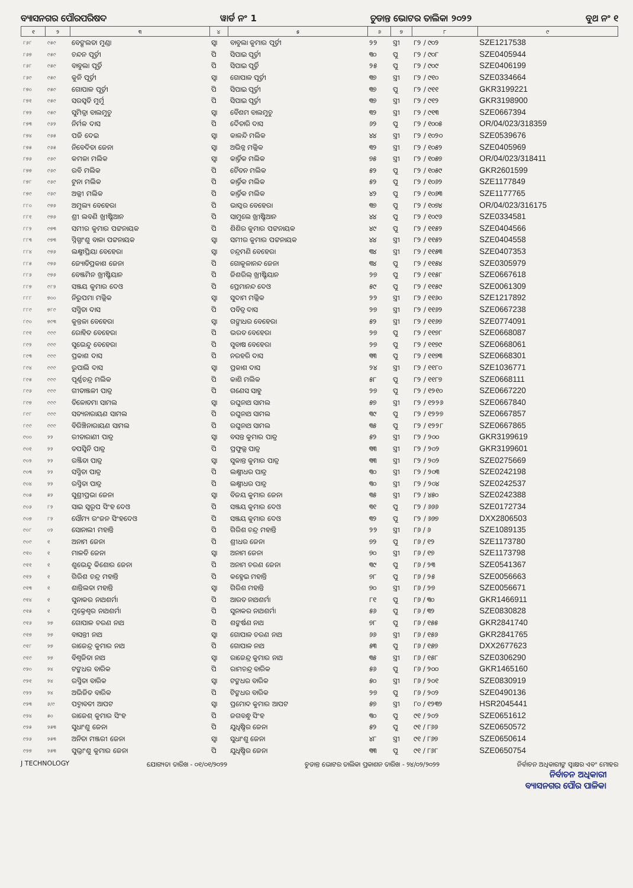ବ୍ୟାସନଗର ପୌରପରିଷଦ ୱାର୍ଡ ନଂ 1 ଚୁଡାନ୍ତ ଭୋଟର ତାଲିକା ୨୦୨୨ ବୁଥ ନଂ ୧
| ୧ | ୨ | ୩ | ୪ | ୫ | ୬ | ୭ | ୮ | ୯ |
| --- | --- | --- | --- | --- | --- | --- | --- | --- |
| ୮୬୮ | ୯୫୯ | ବେଙ୍ଗଲତା ମୁଣ୍ଡା | ସ୍ୱା | ବାବୁଲା କୁମାର ପୂର୍ତ୍ତୀ | ୨୨ | ସ୍ତ୍ରୀ | ୮୨ / ୯୦୨ | SZE1217538 |
| ୮୬୭ | ୯୫୯ | ଚନ୍ଦନ ପୂର୍ତ୍ତୀ | ପି | ସିପାଇ ପୂର୍ତ୍ତୀ | ୩୦ | ପୁ | ୮୨ / ୯୦୮ | SZE0405944 |
| ୮୬୮ | ୯୫୯ | ବାବୁଲା ପୂର୍ତ୍ତି | ପି | ସିପାଇ ପୂର୍ତ୍ତି | ୨୫ | ପୁ | ୮୨ / ୯୦୯ | SZE0406199 |
| ୮୬୯ | ୯୫୯ | କୁନି ପୂର୍ତ୍ତୀ | ସ୍ୱା | ଗୋପାଳ ପୂର୍ତ୍ତୀ | ୩୭ | ସ୍ତ୍ରୀ | ୮୨ / ୯୧୦ | SZE0334664 |
| ୮୭୦ | ୯୫୯ | ଗୋପାଳ ପୂର୍ତ୍ତୀ | ପି | ସିପାଇ ପୂର୍ତ୍ତୀ | ୩୭ | ପୁ | ୮୨ / ୯୧୧ | GKR3199221 |
| ୮୭୧ | ୯୫୯ | ସରସ୍ୱତି ମୁର୍ମୁ | ପି | ସିପାଇ ପୂର୍ତ୍ତୀ | ୩୭ | ସ୍ତ୍ରୀ | ୮୨ / ୯୧୨ | GKR3198900 |
| ୮୭୨ | ୯୫୯ | ସୁମିତ୍ରା ବାଲମୁଚୁ | ସ୍ୱା | ବୈଶମ ବାଲମୁଚୁ | ୩୨ | ସ୍ତ୍ରୀ | ୮୨ / ୯୧୩ | SZE0667394 |
| ୮୭୩ | ୯୬୨ | ନିର୍ମଳ ଦାସ | ପି | ଦୈତାରି ଦାସ | ୬୨ | ପୁ | ୮୨ / ୧୦୦୫ | OR/04/023/318359 |
| ୮୭୪ | ୯୬୫ | ପଜି ଦେଇ | ସ୍ୱା | କାଳନ୍ଦି ମଲିକ | ୪୪ | ସ୍ତ୍ରୀ | ୮୨ / ୧୦୨୦ | SZE0539676 |
| ୮୭୫ | ୯୬୫ | ନିବେଦିତା ଜେନା | ସ୍ୱା | ଅଭିନ୍ନ ମଲ୍ଲିକ | ୩୨ | ସ୍ତ୍ରୀ | ୮୨ / ୧୦୫୨ | SZE0405969 |
| ୮୭୬ | ୯୬୯ | କମଳା ମଲିକ | ସ୍ୱା | କାର୍ତ୍ତିକ ମଲିକ | ୭୫ | ସ୍ତ୍ରୀ | ୮୨ / ୧୦୫୭ | OR/04/023/318411 |
| ୮୭୭ | ୯୬୯ | ରବି ମଲିକ | ପି | ଚୈତନ ମଲିକ | ୫୨ | ପୁ | ୮୨ / ୧୦୫୯ | GKR2601599 |
| ୮୭୮ | ୯୬୯ | ଟୁନା ମଲିକ | ପି | କାର୍ତ୍ତିକ ମଲିକ | ୫୨ | ପୁ | ୮୨ / ୧୦୬୨ | SZE1177849 |
| ୮୭୯ | ୯୬୯ | ଅଲ୍ଲୀ ମଲିକ | ପି | କାର୍ତ୍ତିକ ମଲିକ | ୪୨ | ପୁ | ୮୨ / ୧୦୬୩ | SZE1177765 |
| ୮୮୦ | ୯୭୬ | ଅମୁଲ୍ୟ ବେହେରା | ପି | ଭାସ୍କର ବେହେରା | ୩୭ | ପୁ | ୮୨ / ୧୦୭୪ | OR/04/023/316175 |
| ୮୮୧ | ୯୭୬ | ଶ୍ରୀ ଲବଣି ଖ୍ରୀଷ୍ଟିଆନ | ପି | ସାମୁଲେ ଖ୍ରୀଷ୍ଟିଆନ | ୪୪ | ପୁ | ୮୨ / ୧୦୯୬ | SZE0334581 |
| ୮୮୨ | ୯୭୩ | ସମୀର କୁମାର ପଟ୍ଟନାୟକ | ପି | ଶିଶିର କୁମାର ପଟ୍ଟନାୟକ | ୪୯ | ପୁ | ୮୨ / ୧୧୫୨ | SZE0404566 |
| ୮୮୩ | ୯୭୩ | ସ୍ନିଗ୍ଧାଂଶୁ ବାଳା ପଟ୍ଟନାୟକ | ସ୍ୱା | ସମୀର କୁମାର ପଟ୍ଟନାୟକ | ୪୪ | ସ୍ତ୍ରୀ | ୮୨ / ୧୧୫୨ | SZE0404558 |
| ୮୮୪ | ୯୭୬ | ଲକ୍ଷ୍ମୀପ୍ରିୟା ବେହେରା | ସ୍ୱା | ଚନ୍ଦ୍ରମଣି ବେହେରା | ୩୪ | ସ୍ତ୍ରୀ | ୮୨ / ୧୧୫୩ | SZE0407353 |
| ୮୮୫ | ୯୭୬ | ଜ୍ୟୋତିପ୍ରକାଶ ଜେନା | ପି | ଗୋକୁଳାନନ୍ଦ ଜେନା | ୩୪ | ପୁ | ୮୨ / ୧୧୫୪ | SZE0305979 |
| ୮୮୬ | ୯୭୬ | ବେଞ୍ଜମିନ ଖ୍ରୀଷ୍ଟିୟାନ | ପି | ଜିଶରିଲ୍ ଖ୍ରୀଷ୍ଟିୟାନ | ୨୭ | ପୁ | ୮୨ / ୧୧୫୮ | SZE0667618 |
| ୮୮୭ | ୯୮୨ | ସଞ୍ଜୟ କୁମାର ଦେଓ | ପି | ପ୍ରେମାନନ୍ଦ ଦେଓ | ୫୯ | ପୁ | ୮୨ / ୧୧୫୯ | SZE0061309 |
| ୮୮୮ | ୭୦୦ | ନିରୁପମା ମଲ୍ଲିକ | ସ୍ୱା | ସୁଦାମ ମଲ୍ଲିକ | ୨୨ | ସ୍ତ୍ରୀ | ୮୨ / ୧୧୬୦ | SZE1217892 |
| ୮୮୯ | ୭୮୯ | ସସ୍ମିତା ଦାସ | ପି | ପବିତ୍ର ଦାସ | ୨୭ | ସ୍ତ୍ରୀ | ୮୨ / ୧୧୬୨ | SZE0667238 |
| ୮୯୦ | ୭୯୩ | କୁନ୍ତଳା ବେହେରା | ସ୍ୱା | ଗଙ୍ଗାଧର ବେହେରା | ୫୨ | ସ୍ତ୍ରୀ | ୮୨ / ୧୧୬୭ | SZE0774091 |
| ୮୯୧ | ୯୯୯ | ରୋହିତ ବେହେରା | ପି | ଭରତ ବେହେରା | ୨୭ | ପୁ | ୮୨ / ୧୧୭୮ | SZE0668087 |
| ୮୯୨ | ୯୯୯ | ସୁଭେନ୍ଦୁ ବେହେରା | ପି | ସୁବାଷ ବେହେରା | ୨୭ | ପୁ | ୮୨ / ୧୧୭୯ | SZE0668061 |
| ୮୯୩ | ୯୯୯ | ପ୍ରକାଶ ଦାସ | ପି | ନରହରି ଦାସ | ୩୩ | ପୁ | ୮୨ / ୧୧୭୩ | SZE0668301 |
| ୮୯୪ | ୯୯୯ | ରୁପାଲି ଦାସ | ସ୍ୱା | ପ୍ରକାଶ ଦାସ | ୨୪ | ସ୍ତ୍ରୀ | ୮୨ / ୧୧୮୦ | SZE1036771 |
| ୮୯୫ | ୯୯୯ | ପୂର୍ଣ୍ଣଚନ୍ଦ୍ର ମଲିକ | ପି | କାଶି ମଲିକ | ୫୮ | ପୁ | ୮୨ / ୧୧୮୭ | SZE0668111 |
| ୮୯୬ | ୯୯୯ | ଗୀତାଞ୍ଜଳୀ ପାତ୍ର | ପି | ଗଣେସ ସାହୁ | ୨୭ | ପୁ | ୮୨ / ୧୨୧୦ | SZE0667220 |
| ୮୯୭ | ୯୯୯ | ତିଳୋତମା ସାମଲ | ସ୍ୱା | ରଘୁନାଥ ସାମଲ | ୫୭ | ସ୍ତ୍ରୀ | ୮୨ / ୧୨୨୬ | SZE0667840 |
| ୮୯୮ | ୯୯୯ | ସତ୍ୟନାରାୟଣ ସାମଲ | ପି | ରଘୁନାଥ ସାମଲ | ୩୯ | ପୁ | ୮୨ / ୧୨୨୭ | SZE0667857 |
| ୮୯୯ | ୯୯୯ | ବିରିଞ୍ଚିନାରାୟଣ ସାମଲ | ପି | ରଘୁନାଥ ସାମଲ | ୩୫ | ପୁ | ୮୨ / ୧୨୨୮ | SZE0667865 |
| ୯୦୦ | ୨୨ | ରୀତାରାଣୀ ପାତ୍ର | ସ୍ୱା | ବସନ୍ତ କୁମାର ପାତ୍ର | ୫୨ | ସ୍ତ୍ରୀ | ୮୨ / ୨୦୦ | GKR3199619 |
| ୯୦୧ | ୨୨ | ତପସ୍ୱିନି ପାତ୍ର | ପି | ପ୍ରଫୁଲ୍ଲ ପାତ୍ର | ୩୩ | ସ୍ତ୍ରୀ | ୮୨ / ୨୦୨ | GKR3199601 |
| ୯୦୨ | ୨୨ | ରଞ୍ଜିତା ପାତ୍ର | ସ୍ୱା | ସୁକାନ୍ତ କୁମାର ପାତ୍ର | ୩୩ | ସ୍ତ୍ରୀ | ୮୨ / ୨୦୨ | SZE0275669 |
| ୯୦୩ | ୨୨ | ସସ୍ମିତା ପାତ୍ର | ପି | ଲକ୍ଷ୍ମୀଧର ପାତ୍ର | ୩୦ | ସ୍ତ୍ରୀ | ୮୨ / ୨୦୩ | SZE0242198 |
| ୯୦୪ | ୨୨ | ରସ୍ମିତା ପାତ୍ର | ପି | ଲକ୍ଷ୍ମୀଧର ପାତ୍ର | ୩୦ | ସ୍ତ୍ରୀ | ୮୨ / ୨୦୪ | SZE0242537 |
| ୯୦୫ | ୫୨ | ସୁଶ୍ରୀପ୍ରଭା ଜେନା | ସ୍ୱା | ବିଜୟ କୁମାର ଜେନା | ୩୫ | ସ୍ତ୍ରୀ | ୮୨ / ୪୫୦ | SZE0242388 |
| ୯୦୬ | ୮୨ | ସାଇ ସ୍ୱରୂପ ସିଂହ ଦେଓ | ପି | ସଞ୍ଜୟ କୁମାର ଦେଓ | ୩୧ | ପୁ | ୮୨ / ୬୬୬ | SZE0172734 |
| ୯୦୭ | ୮୨ | ସୌମ୍ୟ ରଂଜନ ସିଂହଦେଓ | ପି | ସଞ୍ଜୟ କୁମାର ଦେଓ | ୩୨ | ପୁ | ୮୨ / ୬୬୭ | DXX2806503 |
| ୯୦୮ | ୦୨ | ସୋନାଲୀ ମହାନ୍ତି | ପି | ଗିରିଶ ଚନ୍ଦ୍ର ମହାନ୍ତି | ୨୨ | ସ୍ତ୍ରୀ | ୮୬ / ୬ | SZE1089135 |
| ୯୦୯ | ୧ | ଅନାମ ଜେନା | ପି | ଶ୍ରୀଧର ଜେନା | ୭୨ | ପୁ | ୮୬ / ୧୨ | SZE1173780 |
| ୯୧୦ | ୧ | ମାଳତି ଜେନା | ସ୍ୱା | ଅନାମ ଜେନା | ୭୦ | ସ୍ତ୍ରୀ | ୮୬ / ୧୭ | SZE1173798 |
| ୯୧୧ | ୧ | ଶୁଭେନ୍ଦୁ କିଶୋର ଜେନା | ପି | ଅନାମ ଚରଣ ଜେନା | ୩୯ | ପୁ | ୮୬ / ୨୩ | SZE0541367 |
| ୯୧୨ | ୧ | ଗିରିଶ ଚନ୍ଦ୍ର ମହାନ୍ତି | ପି | କହ୍ନେଇ ମହାନ୍ତି | ୭୮ | ପୁ | ୮୬ / ୨୫ | SZE0056663 |
| ୯୧୩ | ୧ | ଶାନ୍ତିଲତା ମହାନ୍ତି | ସ୍ୱା | ଗିରିଶ ମହାନ୍ତି | ୭୦ | ସ୍ତ୍ରୀ | ୮୬ / ୨୭ | SZE0056671 |
| ୯୧୪ | ୧ | ସୁନାକର ନାଥଶର୍ମା | ପି | ଆରତ ନାଥଶର୍ମା | ୮୧ | ପୁ | ୮୬ / ୩୦ | GKR1466911 |
| ୯୧୫ | ୧ | ମୁକ୍ତେଶ୍ୱର ନାଥଶର୍ମା | ପି | ସୁନାକର ନାଥଶର୍ମା | ୫୬ | ପୁ | ୮୬ / ୩୨ | SZE0830828 |
| ୯୧୬ | ୨୭ | ଗୋପାଳ ଚରଣ ନାଥ | ପି | ଶଙ୍କର୍ଷଣ ନାଥ | ୭୮ | ପୁ | ୮୬ / ୧୫୫ | GKR2841740 |
| ୯୧୭ | ୨୭ | ବାସନ୍ତୀ ନାଥ | ସ୍ୱା | ଗୋପାଳ ଚରଣ ନାଥ | ୬୬ | ସ୍ତ୍ରୀ | ୮୬ / ୧୫୬ | GKR2841765 |
| ୯୧୮ | ୨୭ | ରାଜେନ୍ଦ୍ର କୁମାର ନାଥ | ପି | ଗୋପାଳ ନାଥ | ୫୩ | ପୁ | ୮୬ / ୧୫୭ | DXX2677623 |
| ୯୧୯ | ୨୭ | ବିଶ୍ୱଜିତା ନାଥ | ସ୍ୱା | ରାଜେନ୍ଦ୍ର କୁମାର ନାଥ | ୩୫ | ସ୍ତ୍ରୀ | ୮୬ / ୧୫୮ | SZE0306290 |
| ୯୨୦ | ୨୪ | ଟଙ୍କଧର ବାରିକ | ପି | ରାମଚନ୍ଦ୍ର ବାରିକ | ୫୬ | ପୁ | ୮୬ / ୨୦୦ | GKR1465160 |
| ୯୨୧ | ୨୪ | ରସ୍ମିତା ବାରିକ | ସ୍ୱା | ଟଙ୍କଧର ବାରିକ | ୫୦ | ସ୍ତ୍ରୀ | ୮୬ / ୨୦୧ | SZE0830919 |
| ୯୨୨ | ୨୪ | ଅଭିଜିତ ବାରିକ | ପି | ଟିଙ୍କଧର ବାରିକ | ୨୭ | ପୁ | ୮୬ / ୨୦୨ | SZE0490136 |
| ୯୨୩ | ୬/୯ | ପଦ୍ମାବତୀ ଆପଟ | ସ୍ୱା | ପ୍ରମୋଦ କୁମାର ଆପଟ | ୫୭ | ସ୍ତ୍ରୀ | ୮୦ / ୧୨୩୨ | HSR2045441 |
| ୯୨୪ | ୫୦ | ରାଜେଶ୍ କୁମାର ସିଂହ | ପି | ଜଗବନ୍ଧୁ ସିଂହ | ୩୦ | ପୁ | ୯୧ / ୨୦୨ | SZE0651612 |
| ୯୨୫ | ୨୫୩ | ସୁଧାଂଶୁ ଜେନା | ପି | ଯୁଧିଷ୍ଠିର ଜେନା | ୫୨ | ପୁ | ୯୧ / ୮୬୬ | SZE0650572 |
| ୯୨୬ | ୨୫୩ | ଅନିତା ମଞ୍ଜରୀ ଜେନା | ସ୍ୱା | ସୁଧାଂଶୁ ଜେନା | ୪୮ | ସ୍ତ୍ରୀ | ୯୧ / ୮୬୭ | SZE0650614 |
| ୯୨୭ | ୨୫୩ | ସୁଭ୍ରାଂଶୁ କୁମାର ଜେନା | ପି | ଯୁଧିଷ୍ଠିର ଜେନା | ୩୩ | ପୁ | ୯୧ / ୮୬୮ | SZE0650754 |
J TECHNOLOGY ଯୋଗ୍ୟତା ତାରିଖ - ୦୧/୦୧/୨୦୨୨ ଚୁଡାନ୍ତ ଭୋଟର ତାଲିକା ପ୍ରକାଶନ ତାରିଖ - ୨୪/୦୨/୨୦୨୨ ନିର୍ବାଚନ ଅଧିକାରୀଙ୍କ ସ୍ୱାକ୍ଷର ଏବଂ ମୋହର
ନିର୍ବାଚନ ଅଧିକାରୀ
ବ୍ୟାସନଗର ପୌର ପାଳିକା